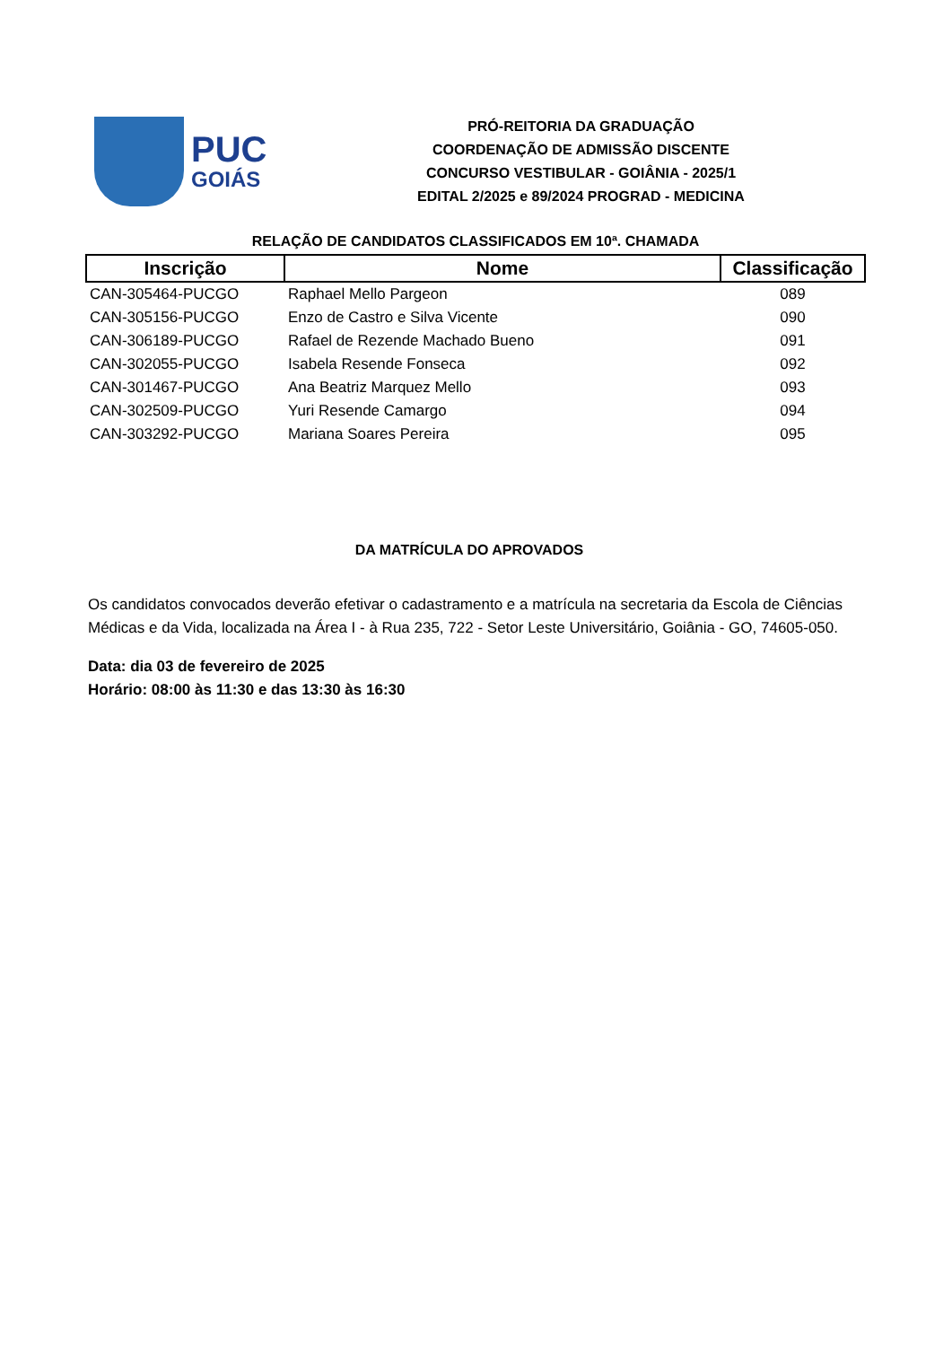PUC
GOIÁS
PRÓ-REITORIA DA GRADUAÇÃO
COORDENAÇÃO DE ADMISSÃO DISCENTE
CONCURSO VESTIBULAR - GOIÂNIA - 2025/1
EDITAL 2/2025 e 89/2024 PROGRAD - MEDICINA
RELAÇÃO DE CANDIDATOS CLASSIFICADOS EM 10ª. CHAMADA
| Inscrição | Nome | Classificação |
| --- | --- | --- |
| CAN-305464-PUCGO | Raphael Mello Pargeon | 089 |
| CAN-305156-PUCGO | Enzo de Castro e Silva Vicente | 090 |
| CAN-306189-PUCGO | Rafael de Rezende Machado Bueno | 091 |
| CAN-302055-PUCGO | Isabela Resende Fonseca | 092 |
| CAN-301467-PUCGO | Ana Beatriz Marquez Mello | 093 |
| CAN-302509-PUCGO | Yuri Resende Camargo | 094 |
| CAN-303292-PUCGO | Mariana Soares Pereira | 095 |
DA MATRÍCULA DO APROVADOS
Os candidatos convocados deverão efetivar o cadastramento e a matrícula na secretaria da Escola de Ciências Médicas e da Vida, localizada na Área I - à Rua 235, 722 - Setor Leste Universitário, Goiânia - GO, 74605-050.
Data: dia 03 de fevereiro de 2025
Horário: 08:00 às 11:30 e das 13:30 às 16:30